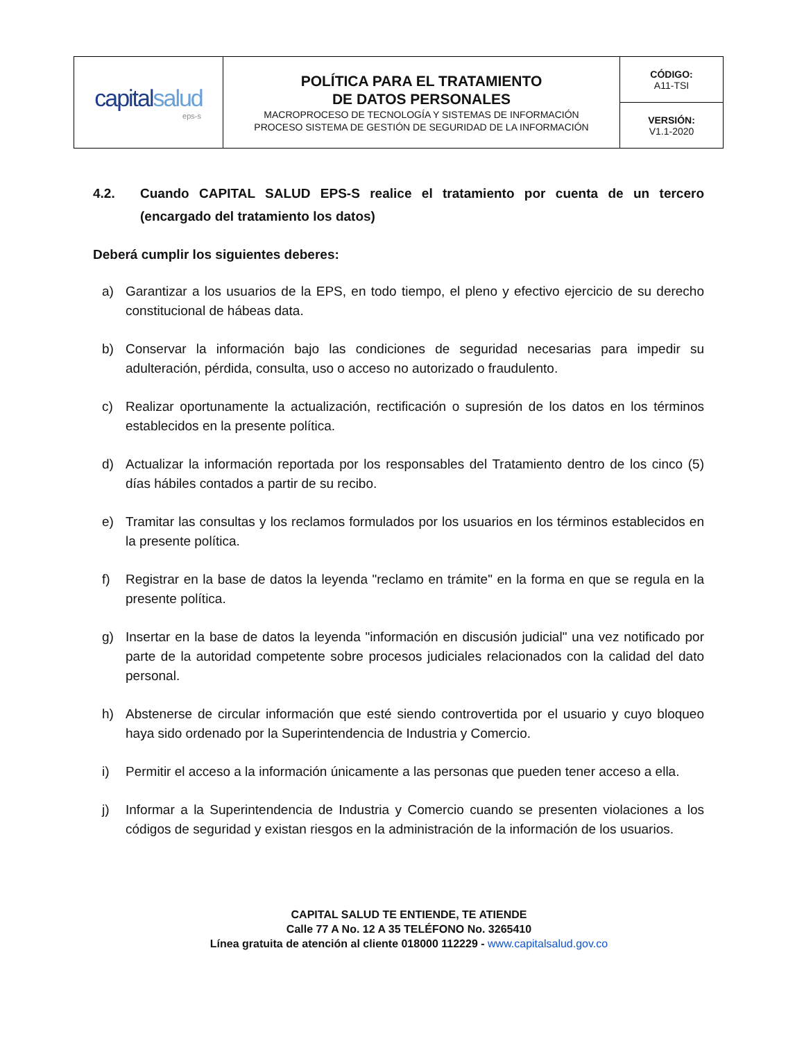| capital salud eps-s | POLÍTICA PARA EL TRATAMIENTO DE DATOS PERSONALES MACROPROCESO DE TECNOLOGÍA Y SISTEMAS DE INFORMACIÓN PROCESO SISTEMA DE GESTIÓN DE SEGURIDAD DE LA INFORMACIÓN | CÓDIGO: A11-TSI |
| | | VERSIÓN: V1.1-2020 |
4.2. Cuando CAPITAL SALUD EPS-S realice el tratamiento por cuenta de un tercero (encargado del tratamiento los datos)
Deberá cumplir los siguientes deberes:
a) Garantizar a los usuarios de la EPS, en todo tiempo, el pleno y efectivo ejercicio de su derecho constitucional de hábeas data.
b) Conservar la información bajo las condiciones de seguridad necesarias para impedir su adulteración, pérdida, consulta, uso o acceso no autorizado o fraudulento.
c) Realizar oportunamente la actualización, rectificación o supresión de los datos en los términos establecidos en la presente política.
d) Actualizar la información reportada por los responsables del Tratamiento dentro de los cinco (5) días hábiles contados a partir de su recibo.
e) Tramitar las consultas y los reclamos formulados por los usuarios en los términos establecidos en la presente política.
f) Registrar en la base de datos la leyenda "reclamo en trámite" en la forma en que se regula en la presente política.
g) Insertar en la base de datos la leyenda "información en discusión judicial" una vez notificado por parte de la autoridad competente sobre procesos judiciales relacionados con la calidad del dato personal.
h) Abstenerse de circular información que esté siendo controvertida por el usuario y cuyo bloqueo haya sido ordenado por la Superintendencia de Industria y Comercio.
i) Permitir el acceso a la información únicamente a las personas que pueden tener acceso a ella.
j) Informar a la Superintendencia de Industria y Comercio cuando se presenten violaciones a los códigos de seguridad y existan riesgos en la administración de la información de los usuarios.
CAPITAL SALUD TE ENTIENDE, TE ATIENDE
Calle 77 A No. 12 A 35 TELÉFONO No. 3265410
Línea gratuita de atención al cliente 018000 112229 - www.capitalsalud.gov.co